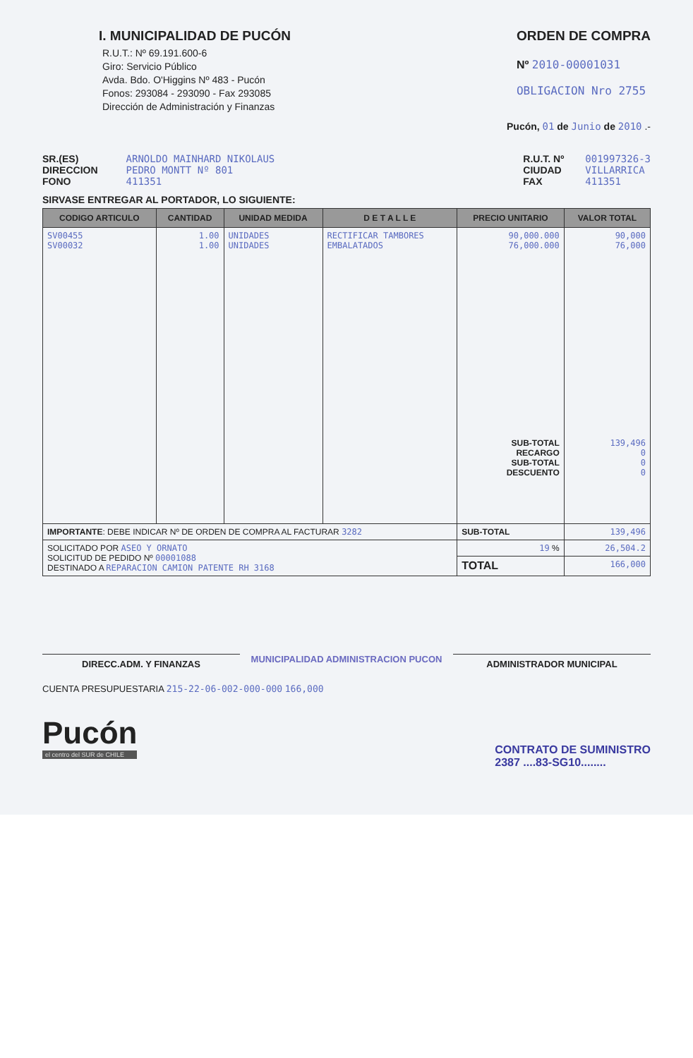I. MUNICIPALIDAD DE PUCÓN
R.U.T.: Nº 69.191.600-6
Giro: Servicio Público
Avda. Bdo. O'Higgins Nº 483 - Pucón
Fonos: 293084 - 293090 - Fax 293085
Dirección de Administración y Finanzas
ORDEN DE COMPRA
Nº 2010-00001031
OBLIGACION Nro 2755
Pucón, 01 de Junio de 2010 .-
SR.(ES)
DIRECCION
FONO ARNOLDO MAINHARD NIKOLAUS
PEDRO MONTT Nº 801
411351
R.U.T. Nº
CIUDAD
FAX 001997326-3
VILLARRICA
411351
SIRVASE ENTREGAR AL PORTADOR, LO SIGUIENTE:
| CODIGO ARTICULO | CANTIDAD | UNIDAD MEDIDA | D E T A L L E | PRECIO UNITARIO | VALOR TOTAL |
| --- | --- | --- | --- | --- | --- |
| SV00455 SV00032 | 1.00 1.00 | UNIDADES UNIDADES | RECTIFICAR TAMBORES EMBALATADOS | 90,000.000 76,000.000 SUB-TOTAL RECARGO SUB-TOTAL DESCUENTO | 90,000 76,000 139,496 0 0 0 |
| IMPORTANTE : DEBE INDICAR Nº DE ORDEN DE COMPRA AL FACTURAR 3282 | | | | SUB-TOTAL | 139,496 |
| SOLICITADO POR ASEO Y ORNATO SOLICITUD DE PEDIDO Nº 00001088 DESTINADO A REPARACION CAMION PATENTE RH 3168 | | | | 19 % | 26,504.2 |
| | | | | TOTAL | 166,000 |
DIRECC.ADM. Y FINANZAS
MUNICIPALIDAD ADMINISTRACION PUCON
ADMINISTRADOR MUNICIPAL
CUENTA PRESUPUESTARIA 215-22-06-002-000-000 166,000
Pucón
el centro del SUR de CHILE
CONTRATO DE SUMINISTRO
2387 ....83-SG10........